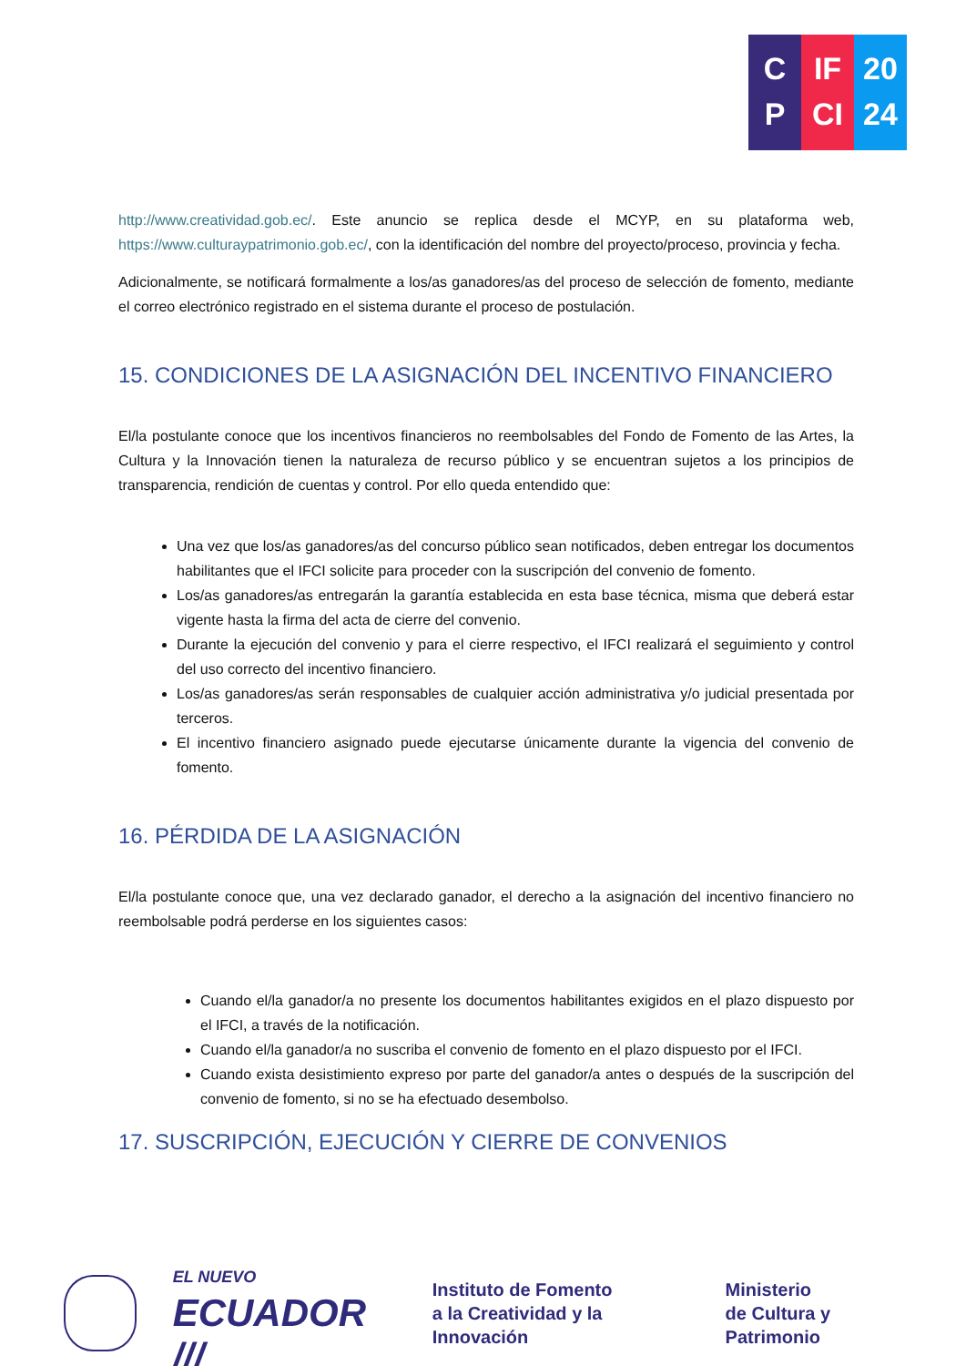C
P
IF
CI
20
24
http://www.creatividad.gob.ec/. Este anuncio se replica desde el MCYP, en su plataforma web, https://www.culturaypatrimonio.gob.ec/, con la identificación del nombre del proyecto/proceso, provincia y fecha.
Adicionalmente, se notificará formalmente a los/as ganadores/as del proceso de selección de fomento, mediante el correo electrónico registrado en el sistema durante el proceso de postulación.
15. CONDICIONES DE LA ASIGNACIÓN DEL INCENTIVO FINANCIERO
El/la postulante conoce que los incentivos financieros no reembolsables del Fondo de Fomento de las Artes, la Cultura y la Innovación tienen la naturaleza de recurso público y se encuentran sujetos a los principios de transparencia, rendición de cuentas y control. Por ello queda entendido que:
Una vez que los/as ganadores/as del concurso público sean notificados, deben entregar los documentos habilitantes que el IFCI solicite para proceder con la suscripción del convenio de fomento.
Los/as ganadores/as entregarán la garantía establecida en esta base técnica, misma que deberá estar vigente hasta la firma del acta de cierre del convenio.
Durante la ejecución del convenio y para el cierre respectivo, el IFCI realizará el seguimiento y control del uso correcto del incentivo financiero.
Los/as ganadores/as serán responsables de cualquier acción administrativa y/o judicial presentada por terceros.
El incentivo financiero asignado puede ejecutarse únicamente durante la vigencia del convenio de fomento.
16. PÉRDIDA DE LA ASIGNACIÓN
El/la postulante conoce que, una vez declarado ganador, el derecho a la asignación del incentivo financiero no reembolsable podrá perderse en los siguientes casos:
Cuando el/la ganador/a no presente los documentos habilitantes exigidos en el plazo dispuesto por el IFCI, a través de la notificación.
Cuando el/la ganador/a no suscriba el convenio de fomento en el plazo dispuesto por el IFCI.
Cuando exista desistimiento expreso por parte del ganador/a antes o después de la suscripción del convenio de fomento, si no se ha efectuado desembolso.
17. SUSCRIPCIÓN, EJECUCIÓN Y CIERRE DE CONVENIOS
EL NUEVO
ECUADOR ///
Instituto de Fomento
a la Creatividad y la Innovación
Ministerio
de Cultura y Patrimonio